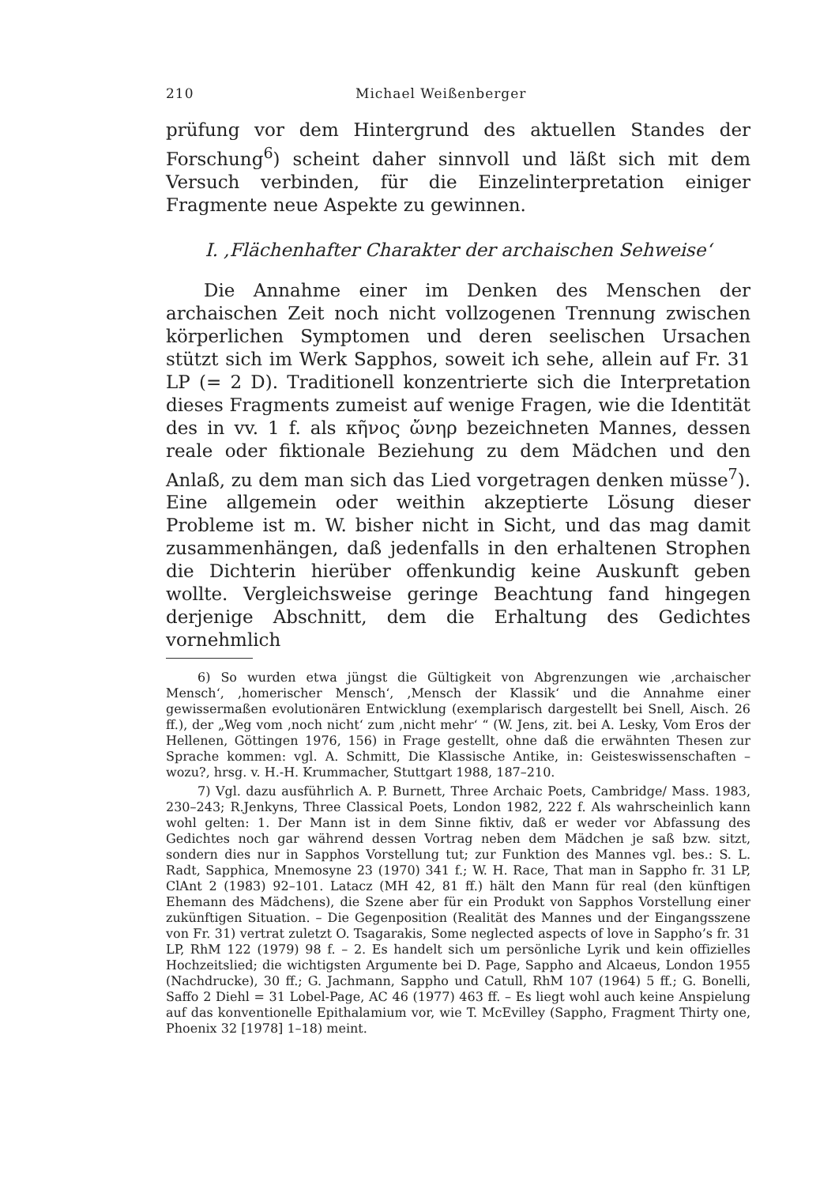210 Michael Weißenberger
prüfung vor dem Hintergrund des aktuellen Standes der Forschung<sup>6</sup>) scheint daher sinnvoll und läßt sich mit dem Versuch verbinden, für die Einzelinterpretation einiger Fragmente neue Aspekte zu gewinnen.
I. ‚Flächenhafter Charakter der archaischen Sehweise‘
Die Annahme einer im Denken des Menschen der archaischen Zeit noch nicht vollzogenen Trennung zwischen körperlichen Symptomen und deren seelischen Ursachen stützt sich im Werk Sapphos, soweit ich sehe, allein auf Fr. 31 LP (= 2 D). Traditionell konzentrierte sich die Interpretation dieses Fragments zumeist auf wenige Fragen, wie die Identität des in vv. 1 f. als κῆνος ὤνηρ bezeichneten Mannes, dessen reale oder fiktionale Beziehung zu dem Mädchen und den Anlaß, zu dem man sich das Lied vorgetragen denken müsse<sup>7</sup>). Eine allgemein oder weithin akzeptierte Lösung dieser Probleme ist m. W. bisher nicht in Sicht, und das mag damit zusammenhängen, daß jedenfalls in den erhaltenen Strophen die Dichterin hierüber offenkundig keine Auskunft geben wollte. Vergleichsweise geringe Beachtung fand hingegen derjenige Abschnitt, dem die Erhaltung des Gedichtes vornehmlich
6) So wurden etwa jüngst die Gültigkeit von Abgrenzungen wie ‚archaischer Mensch‘, ‚homerischer Mensch‘, ‚Mensch der Klassik‘ und die Annahme einer gewissermaßen evolutionären Entwicklung (exemplarisch dargestellt bei Snell, Aisch. 26 ff.), der „Weg vom ‚noch nicht‘ zum ‚nicht mehr‘ “ (W. Jens, zit. bei A. Lesky, Vom Eros der Hellenen, Göttingen 1976, 156) in Frage gestellt, ohne daß die erwähnten Thesen zur Sprache kommen: vgl. A. Schmitt, Die Klassische Antike, in: Geisteswissenschaften – wozu?, hrsg. v. H.-H. Krummacher, Stuttgart 1988, 187–210.
7) Vgl. dazu ausführlich A. P. Burnett, Three Archaic Poets, Cambridge/ Mass. 1983, 230–243; R.Jenkyns, Three Classical Poets, London 1982, 222 f. Als wahrscheinlich kann wohl gelten: 1. Der Mann ist in dem Sinne fiktiv, daß er weder vor Abfassung des Gedichtes noch gar während dessen Vortrag neben dem Mädchen je saß bzw. sitzt, sondern dies nur in Sapphos Vorstellung tut; zur Funktion des Mannes vgl. bes.: S. L. Radt, Sapphica, Mnemosyne 23 (1970) 341 f.; W. H. Race, That man in Sappho fr. 31 LP, ClAnt 2 (1983) 92–101. Latacz (MH 42, 81 ff.) hält den Mann für real (den künftigen Ehemann des Mädchens), die Szene aber für ein Produkt von Sapphos Vorstellung einer zukünftigen Situation. – Die Gegenposition (Realität des Mannes und der Eingangsszene von Fr. 31) vertrat zuletzt O. Tsagarakis, Some neglected aspects of love in Sappho’s fr. 31 LP, RhM 122 (1979) 98 f. – 2. Es handelt sich um persönliche Lyrik und kein offizielles Hochzeitslied; die wichtigsten Argumente bei D. Page, Sappho and Alcaeus, London 1955 (Nachdrucke), 30 ff.; G. Jachmann, Sappho und Catull, RhM 107 (1964) 5 ff.; G. Bonelli, Saffo 2 Diehl = 31 Lobel-Page, AC 46 (1977) 463 ff. – Es liegt wohl auch keine Anspielung auf das konventionelle Epithalamium vor, wie T. McEvilley (Sappho, Fragment Thirty one, Phoenix 32 [1978] 1–18) meint.